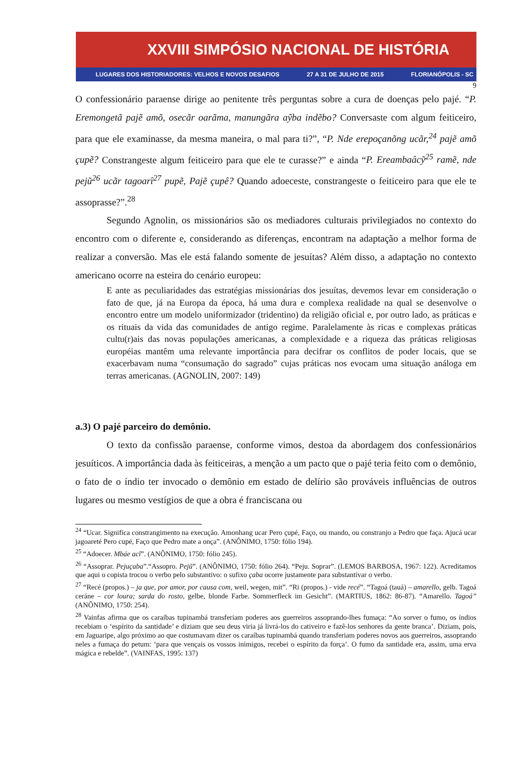XXVIII SIMPÓSIO NACIONAL DE HISTÓRIA
LUGARES DOS HISTORIADORES: VELHOS E NOVOS DESAFIOS 27 A 31 DE JULHO DE 2015 FLORIANÓPOLIS - SC
9
O confessionário paraense dirige ao penitente três perguntas sobre a cura de doenças pelo pajé. “P. Eremongetã pajẽ amõ, osecãr oarãma, manungãra aỹba indẽbo? Conversaste com algum feiticeiro, para que ele examinasse, da mesma maneira, o mal para ti?”, “P. Nde erepoçanõng ucãr,<sup>24</sup> pajẽ amõ çupẽ? Constrangeste algum feiticeiro para que ele te curasse?” e ainda “P. Ereambaâcỹ<sup>25</sup> ramẽ, nde pejũ<sup>26</sup> ucãr tagoarî<sup>27</sup> pupẽ, Pajẽ çupê? Quando adoeceste, constrangeste o feiticeiro para que ele te assoprasse?”.<sup>28</sup>
Segundo Agnolin, os missionários são os mediadores culturais privilegiados no contexto do encontro com o diferente e, considerando as diferenças, encontram na adaptação a melhor forma de realizar a conversão. Mas ele está falando somente de jesuítas? Além disso, a adaptação no contexto americano ocorre na esteira do cenário europeu:
E ante as peculiaridades das estratégias missionárias dos jesuítas, devemos levar em consideração o fato de que, já na Europa da época, há uma dura e complexa realidade na qual se desenvolve o encontro entre um modelo uniformizador (tridentino) da religião oficial e, por outro lado, as práticas e os rituais da vida das comunidades de antigo regime. Paralelamente às ricas e complexas práticas cultu(r)ais das novas populações americanas, a complexidade e a riqueza das práticas religiosas européias mantêm uma relevante importância para decifrar os conflitos de poder locais, que se exacerbavam numa “consumação do sagrado” cujas práticas nos evocam uma situação análoga em terras americanas. (AGNOLIN, 2007: 149)
a.3) O pajé parceiro do demônio.
O texto da confissão paraense, conforme vimos, destoa da abordagem dos confessionários jesuíticos. A importância dada às feiticeiras, a menção a um pacto que o pajé teria feito com o demônio, o fato de o índio ter invocado o demônio em estado de delírio são prováveis influências de outros lugares ou mesmo vestígios de que a obra é franciscana ou
<sup>24</sup> “Ucar. Significa constrangimento na execução. Amonhang ucar Pero çupé, Faço, ou mando, ou constranjo a Pedro que faça. Ajucá ucar jagoareté Pero cupé, Faço que Pedro mate a onça”. (ANÔNIMO, 1750: fólio 194).
<sup>25</sup> “Adoecer. Mbáe acĩ”. (ANÔNIMO, 1750: fólio 245).
<sup>26</sup> “Assoprar. Pejuçaba”.“Assopro. Pejũ”. (ANÔNIMO, 1750: fólio 264). “Peju. Soprar”. (LEMOS BARBOSA, 1967: 122). Acreditamos que aqui o copista trocou o verbo pelo substantivo: o sufixo çaba ocorre justamente para substantivar o verbo.
<sup>27</sup> “Recé (propos.) – ja que, por amor, por causa com, weil, wegen, mit”. “Ri (propos.) - vide recé”. “Tagoá (tauá) – amarello, gelb. Tagoá ceráne – cor loura; sarda do rosto, gelbe, blonde Farbe. Sommerfleck im Gesicht”. (MARTIUS, 1862: 86-87). “Amarello. Tagoá” (ANÔNIMO, 1750: 254).
<sup>28</sup> Vainfas afirma que os caraíbas tupinambá transferiam poderes aos guerreiros assoprando-lhes fumaça: “Ao sorver o fumo, os índios recebiam o ‘espírito da santidade’ e diziam que seu deus viria já livrá-los do cativeiro e fazê-los senhores da gente branca’. Diziam, pois, em Jaguaripe, algo próximo ao que costumavam dizer os caraíbas tupinambá quando transferiam poderes novos aos guerreiros, assoprando neles a fumaça do petum: ‘para que vençais os vossos inimigos, recebei o espírito da força’. O fumo da santidade era, assim, uma erva mágica e rebelde”. (VAINFAS, 1995: 137)